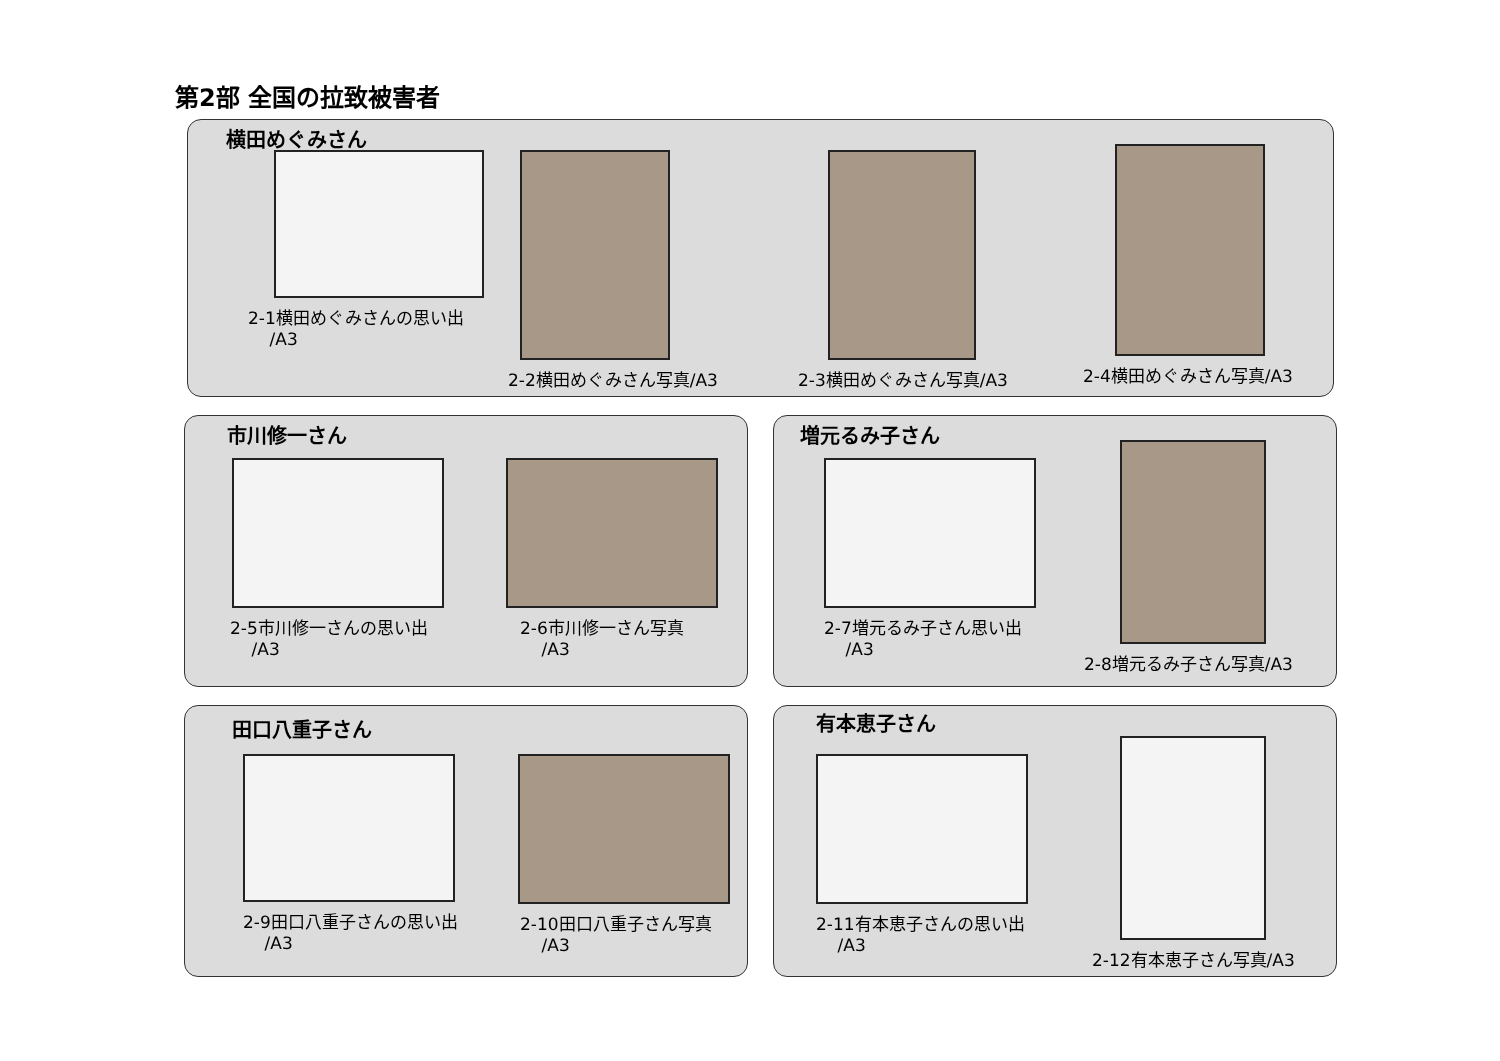第2部 全国の拉致被害者
横田めぐみさん
2-1横田めぐみさんの思い出
/A3
2-2横田めぐみさん写真/A3 2-3横田めぐみさん写真/A3 2-4横田めぐみさん写真/A3
市川修一さん
2-5市川修一さんの思い出
/A3
2-6市川修一さん写真
/A3
増元るみ子さん
2-7増元るみ子さん思い出
/A3
2-8増元るみ子さん写真/A3
田口八重子さん
2-9田口八重子さんの思い出
/A3
2-10田口八重子さん写真
/A3
有本恵子さん
2-11有本恵子さんの思い出
/A3
2-12有本恵子さん写真/A3